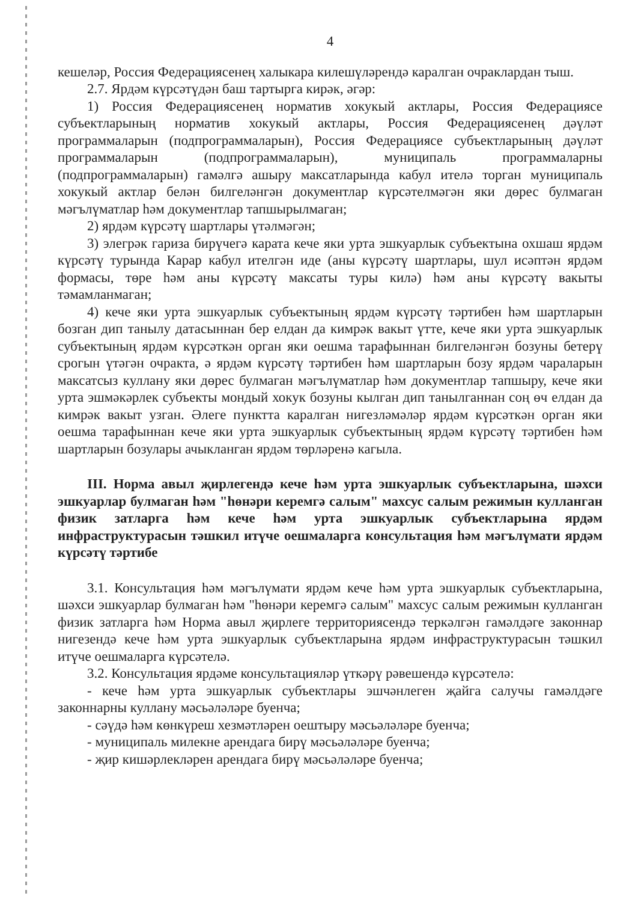4
кешеләр, Россия Федерациясенең халыкара килешүләрендә каралган очраклардан тыш.
2.7. Ярдәм күрсәтүдән баш тартырга кирәк, әгәр:
1) Россия Федерациясенең норматив хокукый актлары, Россия Федерациясе субъектларының норматив хокукый актлары, Россия Федерациясенең дәүләт программаларын (подпрограммаларын), Россия Федерациясе субъектларының дәүләт программаларын (подпрограммаларын), муниципаль программаларны (подпрограммаларын) гамәлгә ашыру максатларында кабул ителә торган муниципаль хокукый актлар белән билгеләнгән документлар күрсәтелмәгән яки дөрес булмаган мәгълүматлар һәм документлар тапшырылмаган;
2) ярдәм күрсәтү шартлары үтәлмәгән;
3) элегрәк гариза бирүчегә карата кече яки урта эшкуарлык субъектына охшаш ярдәм күрсәтү турында Карар кабул ителгән иде (аны күрсәтү шартлары, шул исәптән ярдәм формасы, төре һәм аны күрсәтү максаты туры килә) һәм аны күрсәтү вакыты тәмамланмаган;
4) кече яки урта эшкуарлык субъектының ярдәм күрсәтү тәртибен һәм шартларын бозган дип танылу датасыннан бер елдан да кимрәк вакыт үтте, кече яки урта эшкуарлык субъектының ярдәм күрсәткән орган яки оешма тарафыннан билгеләнгән бозуны бетерү срогын үтәгән очракта, ә ярдәм күрсәтү тәртибен һәм шартларын бозу ярдәм чараларын максатсыз куллану яки дөрес булмаган мәгълүматлар һәм документлар тапшыру, кече яки урта эшмәкәрлек субъекты мондый хокук бозуны кылган дип танылганнан соң өч елдан да кимрәк вакыт узган. Әлеге пунктта каралган нигезләмәләр ярдәм күрсәткән орган яки оешма тарафыннан кече яки урта эшкуарлык субъектының ярдәм күрсәтү тәртибен һәм шартларын бозулары ачыкланган ярдәм төрләренә кагыла.
III. Норма авыл җирлегендә кече һәм урта эшкуарлык субъектларына, шәхси эшкуарлар булмаган һәм "һөнәри керемгә салым" махсус салым режимын кулланган физик затларга һәм кече һәм урта эшкуарлык субъектларына ярдәм инфраструктурасын тәшкил итүче оешмаларга консультация һәм мәгълүмати ярдәм күрсәтү тәртибе
3.1. Консультация һәм мәгълүмати ярдәм кече һәм урта эшкуарлык субъектларына, шәхси эшкуарлар булмаган һәм "һөнәри керемгә салым" махсус салым режимын кулланган физик затларга һәм Норма авыл җирлеге территориясендә теркәлгән гамәлдәге законнар нигезендә кече һәм урта эшкуарлык субъектларына ярдәм инфраструктурасын тәшкил итүче оешмаларга күрсәтелә.
3.2. Консультация ярдәме консультацияләр үткәрү рәвешендә күрсәтелә:
- кече һәм урта эшкуарлык субъектлары эшчәнлеген җайга салучы гамәлдәге законнарны куллану мәсьәләләре буенча;
- сәүдә һәм көнкүреш хезмәтләрен оештыру мәсьәләләре буенча;
- муниципаль милекне арендага бирү мәсьәләләре буенча;
- җир кишәрлекләрен арендага бирү мәсьәләләре буенча;